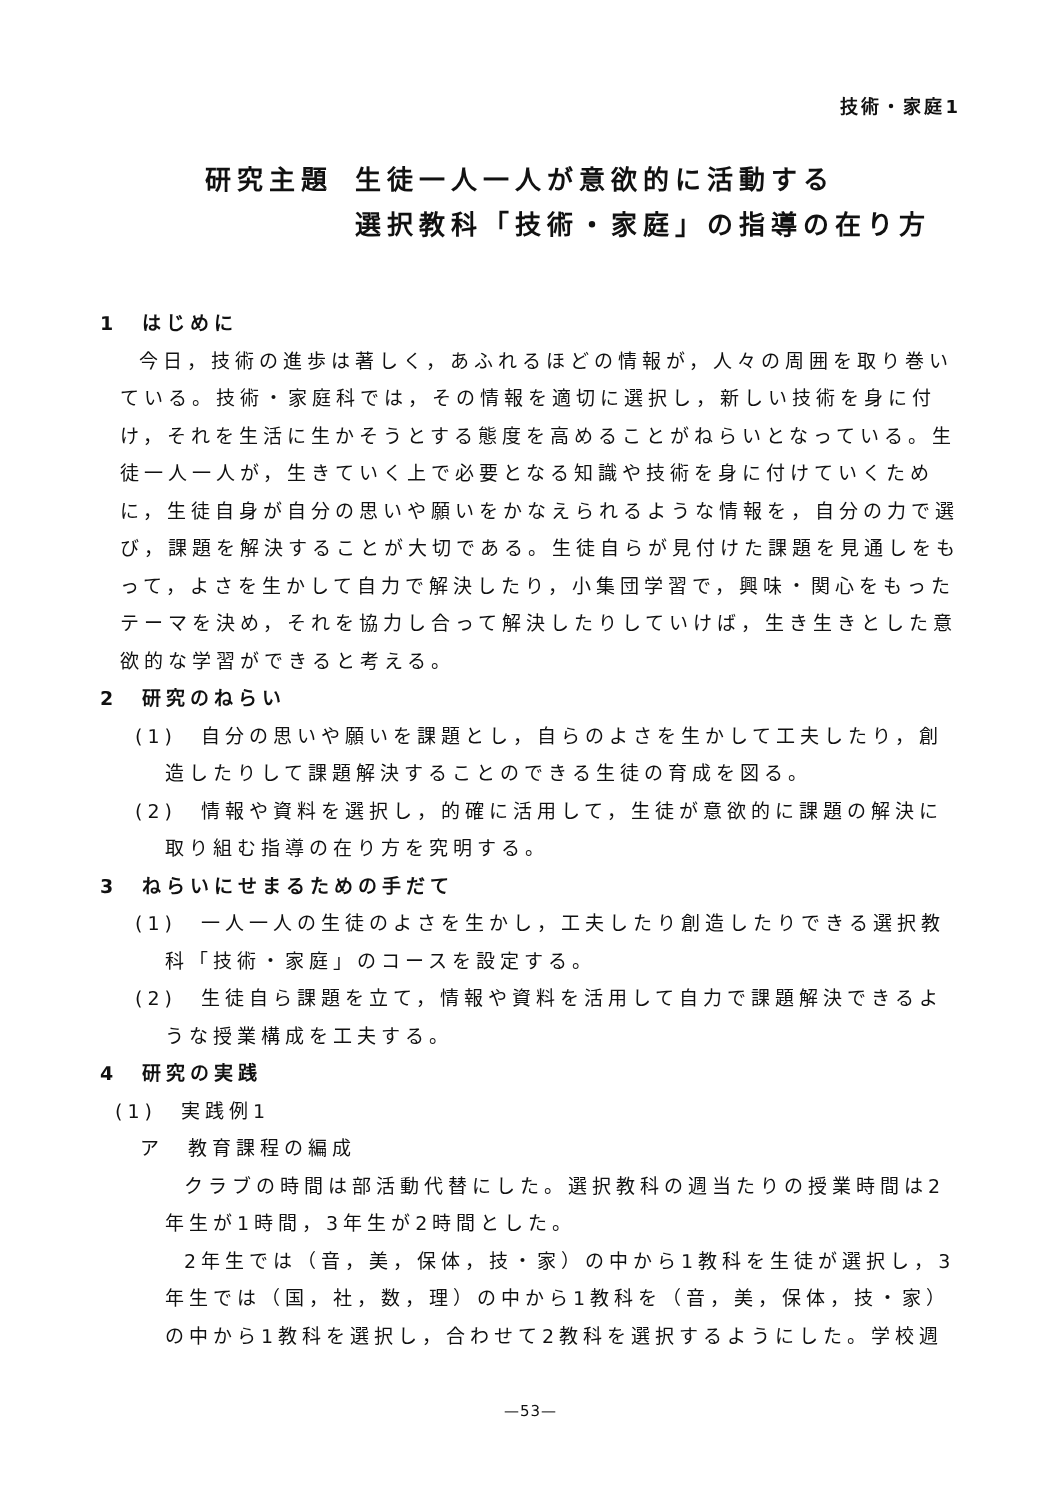技術・家庭1
研究主題 生徒一人一人が意欲的に活動する
選択教科「技術・家庭」の指導の在り方
1　はじめに
今日，技術の進歩は著しく，あふれるほどの情報が，人々の周囲を取り巻いている。技術・家庭科では，その情報を適切に選択し，新しい技術を身に付け，それを生活に生かそうとする態度を高めることがねらいとなっている。生徒一人一人が，生きていく上で必要となる知識や技術を身に付けていくために，生徒自身が自分の思いや願いをかなえられるような情報を，自分の力で選び，課題を解決することが大切である。生徒自らが見付けた課題を見通しをもって，よさを生かして自力で解決したり，小集団学習で，興味・関心をもったテーマを決め，それを協力し合って解決したりしていけば，生き生きとした意欲的な学習ができると考える。
2　研究のねらい
(1)　自分の思いや願いを課題とし，自らのよさを生かして工夫したり，創造したりして課題解決することのできる生徒の育成を図る。
(2)　情報や資料を選択し，的確に活用して，生徒が意欲的に課題の解決に取り組む指導の在り方を究明する。
3　ねらいにせまるための手だて
(1)　一人一人の生徒のよさを生かし，工夫したり創造したりできる選択教科「技術・家庭」のコースを設定する。
(2)　生徒自ら課題を立て，情報や資料を活用して自力で課題解決できるような授業構成を工夫する。
4　研究の実践
(1)　実践例1
ア　教育課程の編成
クラブの時間は部活動代替にした。選択教科の週当たりの授業時間は2年生が1時間，3年生が2時間とした。
2年生では（音，美，保体，技・家）の中から1教科を生徒が選択し，3年生では（国，社，数，理）の中から1教科を（音，美，保体，技・家）の中から1教科を選択し，合わせて2教科を選択するようにした。学校週
—53—